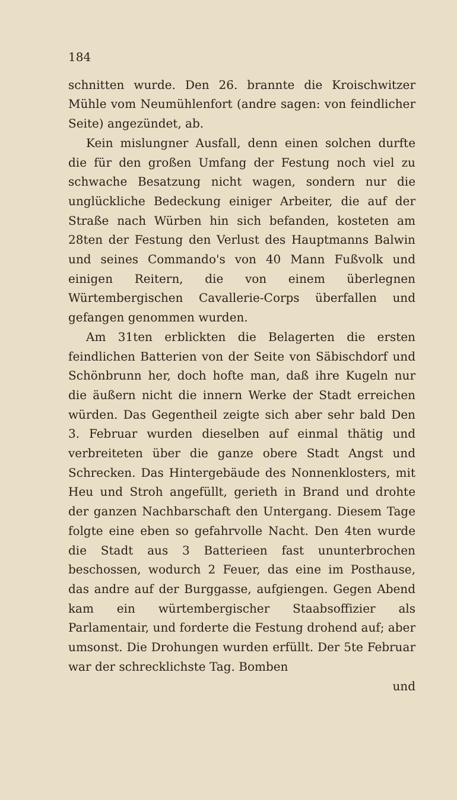184
schnitten wurde. Den 26. brannte die Kroischwitzer Mühle vom Neumühlenfort (andre sagen: von feindlicher Seite) angezündet, ab.
Kein mislungner Ausfall, denn einen solchen durfte die für den großen Umfang der Festung noch viel zu schwache Besatzung nicht wagen, sondern nur die unglückliche Bedeckung einiger Arbeiter, die auf der Straße nach Würben hin sich befanden, kosteten am 28ten der Festung den Verlust des Hauptmanns Balwin und seines Commando's von 40 Mann Fußvolk und einigen Reitern, die von einem überlegnen Würtembergischen Cavallerie-Corps überfallen und gefangen genommen wurden.
Am 31ten erblickten die Belagerten die ersten feindlichen Batterien von der Seite von Säbischdorf und Schönbrunn her, doch hofte man, daß ihre Kugeln nur die äußern nicht die innern Werke der Stadt erreichen würden. Das Gegentheil zeigte sich aber sehr bald Den 3. Februar wurden dieselben auf einmal thätig und verbreiteten über die ganze obere Stadt Angst und Schrecken. Das Hintergebäude des Nonnenklosters, mit Heu und Stroh angefüllt, gerieth in Brand und drohte der ganzen Nachbarschaft den Untergang. Diesem Tage folgte eine eben so gefahrvolle Nacht. Den 4ten wurde die Stadt aus 3 Batterieen fast ununterbrochen beschossen, wodurch 2 Feuer, das eine im Posthause, das andre auf der Burggasse, aufgiengen. Gegen Abend kam ein würtembergischer Staabsoffizier als Parlamentair, und forderte die Festung drohend auf; aber umsonst. Die Drohungen wurden erfüllt. Der 5te Februar war der schrecklichste Tag. Bomben
und